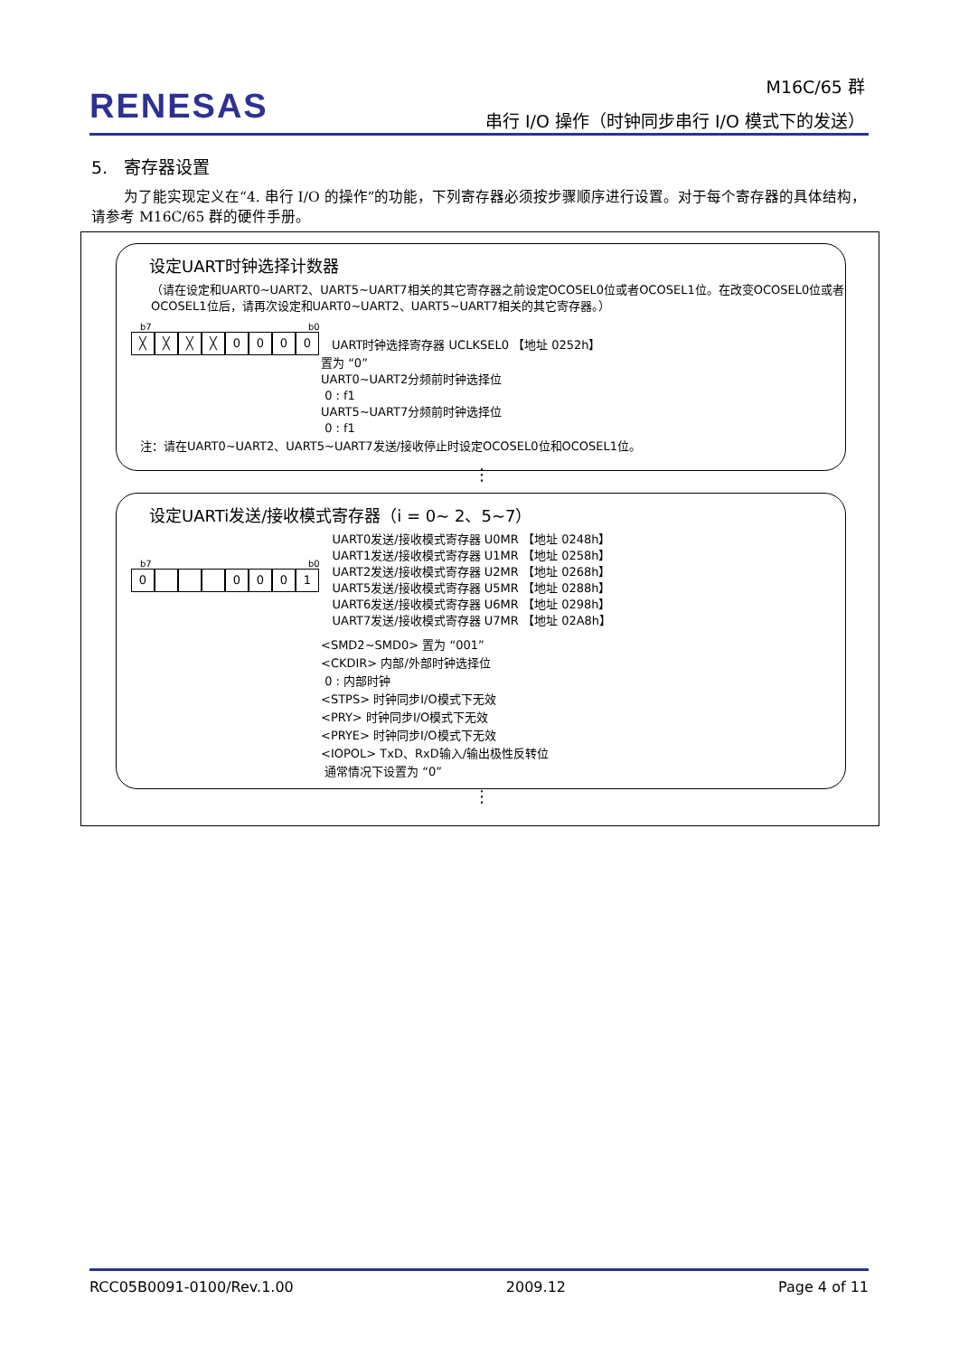RENESAS
M16C/65 群
串行 I/O 操作（时钟同步串行 I/O 模式下的发送）
5. 寄存器设置
为了能实现定义在“4. 串行 I/O 的操作”的功能，下列寄存器必须按步骤顺序进行设置。对于每个寄存器的具体结构，请参考 M16C/65 群的硬件手册。
设定UART时钟选择计数器
（请在设定和UART0~UART2、UART5~UART7相关的其它寄存器之前设定OCOSEL0位或者OCOSEL1位。在改变OCOSEL0位或者OCOSEL1位后，请再次设定和UART0~UART2、UART5~UART7相关的其它寄存器。）
b7 b0
╳ ╳ ╳ ╳ 0 0 0 0
UART时钟选择寄存器 UCLKSEL0 【地址 0252h】
置为 “0”
UART0~UART2分频前时钟选择位
0 : f1
UART5~UART7分频前时钟选择位
0 : f1
注：请在UART0~UART2、UART5~UART7发送/接收停止时设定OCOSEL0位和OCOSEL1位。
⋮
设定UARTi发送/接收模式寄存器（i = 0~ 2、5~7）
b7 b0
0 0 0 0 1
UART0发送/接收模式寄存器 U0MR 【地址 0248h】
UART1发送/接收模式寄存器 U1MR 【地址 0258h】
UART2发送/接收模式寄存器 U2MR 【地址 0268h】
UART5发送/接收模式寄存器 U5MR 【地址 0288h】
UART6发送/接收模式寄存器 U6MR 【地址 0298h】
UART7发送/接收模式寄存器 U7MR 【地址 02A8h】
<SMD2~SMD0> 置为 “001”
<CKDIR> 内部/外部时钟选择位
0 : 内部时钟
<STPS> 时钟同步I/O模式下无效
<PRY> 时钟同步I/O模式下无效
<PRYE> 时钟同步I/O模式下无效
<IOPOL> TxD、RxD输入/输出极性反转位
通常情况下设置为 “0”
⋮
RCC05B0091-0100/Rev.1.00 2009.12 Page 4 of 11